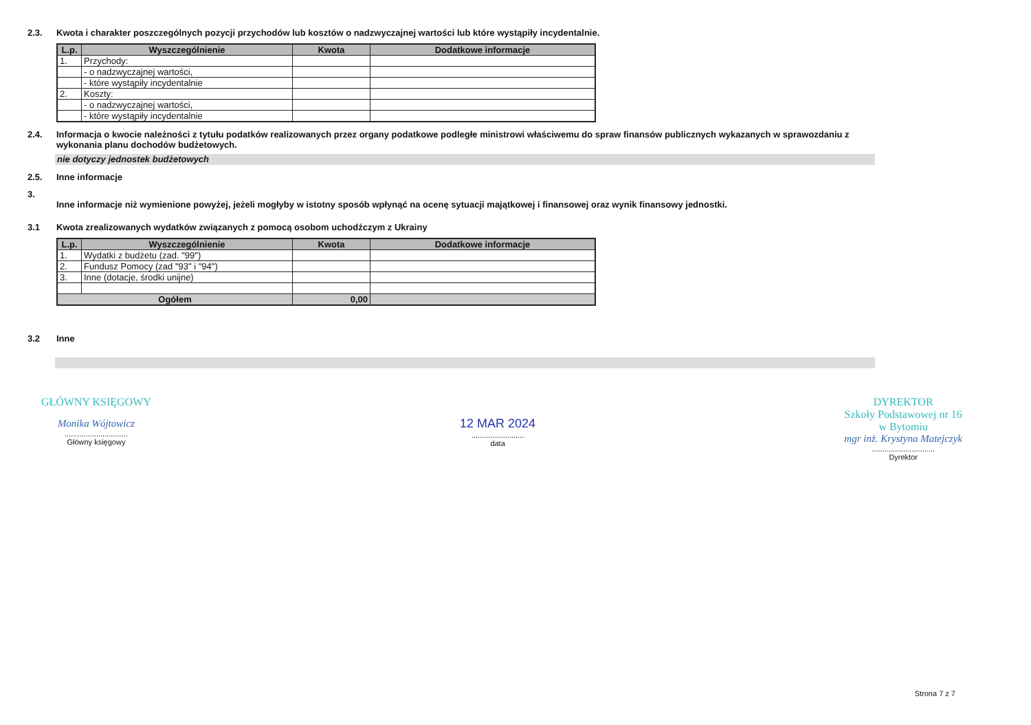2.3. Kwota i charakter poszczególnych pozycji przychodów lub kosztów o nadzwyczajnej wartości lub które wystąpiły incydentalnie.
| L.p. | Wyszczególnienie | Kwota | Dodatkowe informacje |
| --- | --- | --- | --- |
| 1. | Przychody: | | |
| | - o nadzwyczajnej wartości, | | |
| | - które wystąpiły incydentalnie | | |
| 2. | Koszty: | | |
| | - o nadzwyczajnej wartości, | | |
| | - które wystąpiły incydentalnie | | |
2.4. Informacja o kwocie należności z tytułu podatków realizowanych przez organy podatkowe podległe ministrowi właściwemu do spraw finansów publicznych wykazanych w sprawozdaniu z wykonania planu dochodów budżetowych.
nie dotyczy jednostek budżetowych
2.5. Inne informacje
3.
Inne informacje niż wymienione powyżej, jeżeli mogłyby w istotny sposób wpłynąć na ocenę sytuacji majątkowej i finansowej oraz wynik finansowy jednostki.
3.1 Kwota zrealizowanych wydatków związanych z pomocą osobom uchodźczym z Ukrainy
| L.p. | Wyszczególnienie | Kwota | Dodatkowe informacje |
| --- | --- | --- | --- |
| 1. | Wydatki z budżetu (zad. "99") | | |
| 2. | Fundusz Pomocy (zad "93" i "94") | | |
| 3. | Inne (dotacje, środki unijne) | | |
| Ogółem | | 0,00 | |
3.2 Inne
GŁÓWNY KSIĘGOWY
Monika Wójtowicz
..............................
Główny księgowy
12 MAR 2024
.........................
data
DYREKTOR
Szkoły Podstawowej nr 16
w Bytomiu
mgr inż. Krystyna Matejczyk
..............................
Dyrektor
Strona 7 z 7